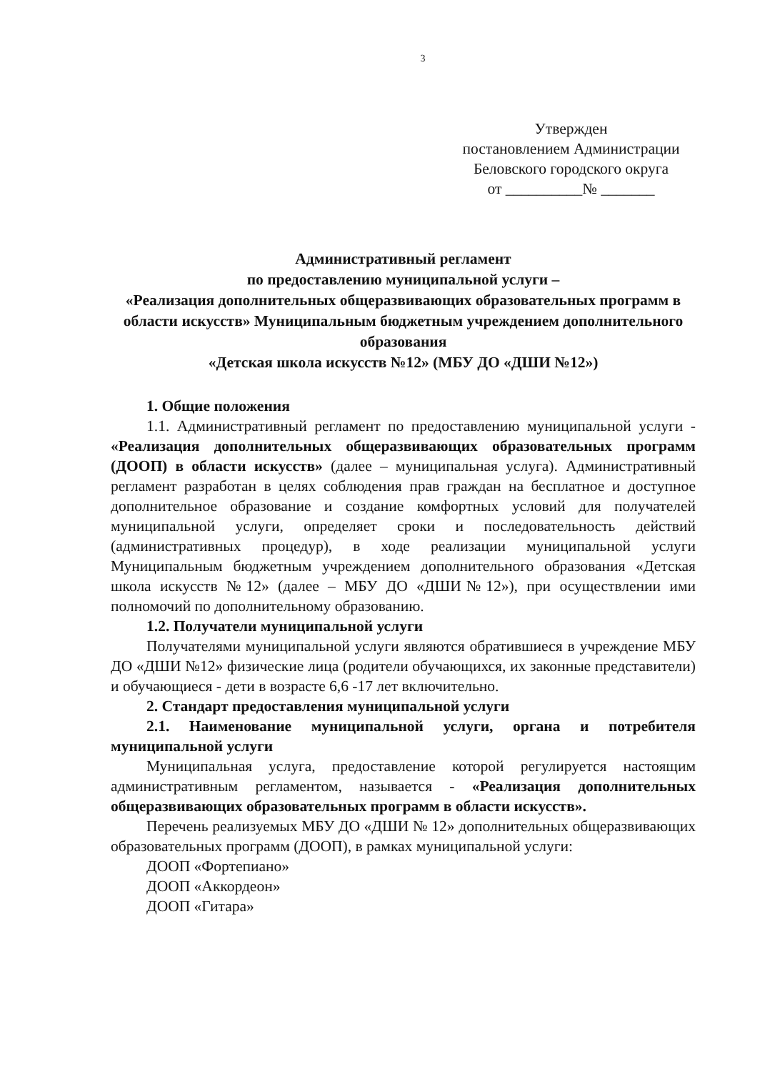3
Утвержден
постановлением Администрации
Беловского городского округа
от __________№ _______
Административный регламент
по предоставлению муниципальной услуги –
«Реализация дополнительных общеразвивающих образовательных программ в области искусств» Муниципальным бюджетным учреждением дополнительного образования
«Детская школа искусств №12» (МБУ ДО «ДШИ №12»)
1. Общие положения
1.1. Административный регламент по предоставлению муниципальной услуги - «Реализация дополнительных общеразвивающих образовательных программ (ДООП) в области искусств» (далее – муниципальная услуга). Административный регламент разработан в целях соблюдения прав граждан на бесплатное и доступное дополнительное образование и создание комфортных условий для получателей муниципальной услуги, определяет сроки и последовательность действий (административных процедур), в ходе реализации муниципальной услуги Муниципальным бюджетным учреждением дополнительного образования «Детская школа искусств №12» (далее – МБУ ДО «ДШИ№12»), при осуществлении ими полномочий по дополнительному образованию.
1.2. Получатели муниципальной услуги
Получателями муниципальной услуги являются обратившиеся в учреждение МБУ ДО «ДШИ №12» физические лица (родители обучающихся, их законные представители) и обучающиеся - дети в возрасте 6,6 -17 лет включительно.
2. Стандарт предоставления муниципальной услуги
2.1. Наименование муниципальной услуги, органа и потребителя муниципальной услуги
Муниципальная услуга, предоставление которой регулируется настоящим административным регламентом, называется - «Реализация дополнительных общеразвивающих образовательных программ в области искусств».
Перечень реализуемых МБУ ДО «ДШИ № 12» дополнительных общеразвивающих образовательных программ (ДООП), в рамках муниципальной услуги:
ДООП «Фортепиано»
ДООП «Аккордеон»
ДООП «Гитара»